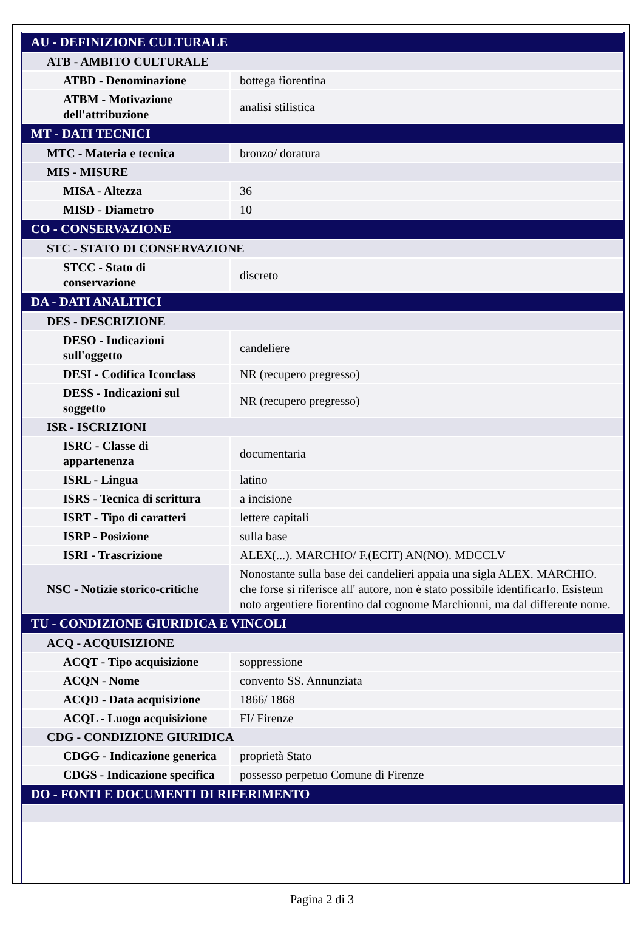| AU - DEFINIZIONE CULTURALE | |
| ATB - AMBITO CULTURALE | |
| ATBD - Denominazione | bottega fiorentina |
| ATBM - Motivazione dell'attribuzione | analisi stilistica |
| MT - DATI TECNICI | |
| MTC - Materia e tecnica | bronzo/ doratura |
| MIS - MISURE | |
| MISA - Altezza | 36 |
| MISD - Diametro | 10 |
| CO - CONSERVAZIONE | |
| STC - STATO DI CONSERVAZIONE | |
| STCC - Stato di conservazione | discreto |
| DA - DATI ANALITICI | |
| DES - DESCRIZIONE | |
| DESO - Indicazioni sull'oggetto | candeliere |
| DESI - Codifica Iconclass | NR (recupero pregresso) |
| DESS - Indicazioni sul soggetto | NR (recupero pregresso) |
| ISR - ISCRIZIONI | |
| ISRC - Classe di appartenenza | documentaria |
| ISRL - Lingua | latino |
| ISRS - Tecnica di scrittura | a incisione |
| ISRT - Tipo di caratteri | lettere capitali |
| ISRP - Posizione | sulla base |
| ISRI - Trascrizione | ALEX(...). MARCHIO/ F.(ECIT) AN(NO). MDCCLV |
| NSC - Notizie storico-critiche | Nonostante sulla base dei candelieri appaia una sigla ALEX. MARCHIO. che forse si riferisce all' autore, non è stato possibile identificarlo. Esisteun noto argentiere fiorentino dal cognome Marchionni, ma dal differente nome. |
| TU - CONDIZIONE GIURIDICA E VINCOLI | |
| ACQ - ACQUISIZIONE | |
| ACQT - Tipo acquisizione | soppressione |
| ACQN - Nome | convento SS. Annunziata |
| ACQD - Data acquisizione | 1866/ 1868 |
| ACQL - Luogo acquisizione | FI/ Firenze |
| CDG - CONDIZIONE GIURIDICA | |
| CDGG - Indicazione generica | proprietà Stato |
| CDGS - Indicazione specifica | possesso perpetuo Comune di Firenze |
| DO - FONTI E DOCUMENTI DI RIFERIMENTO | |
Pagina 2 di 3